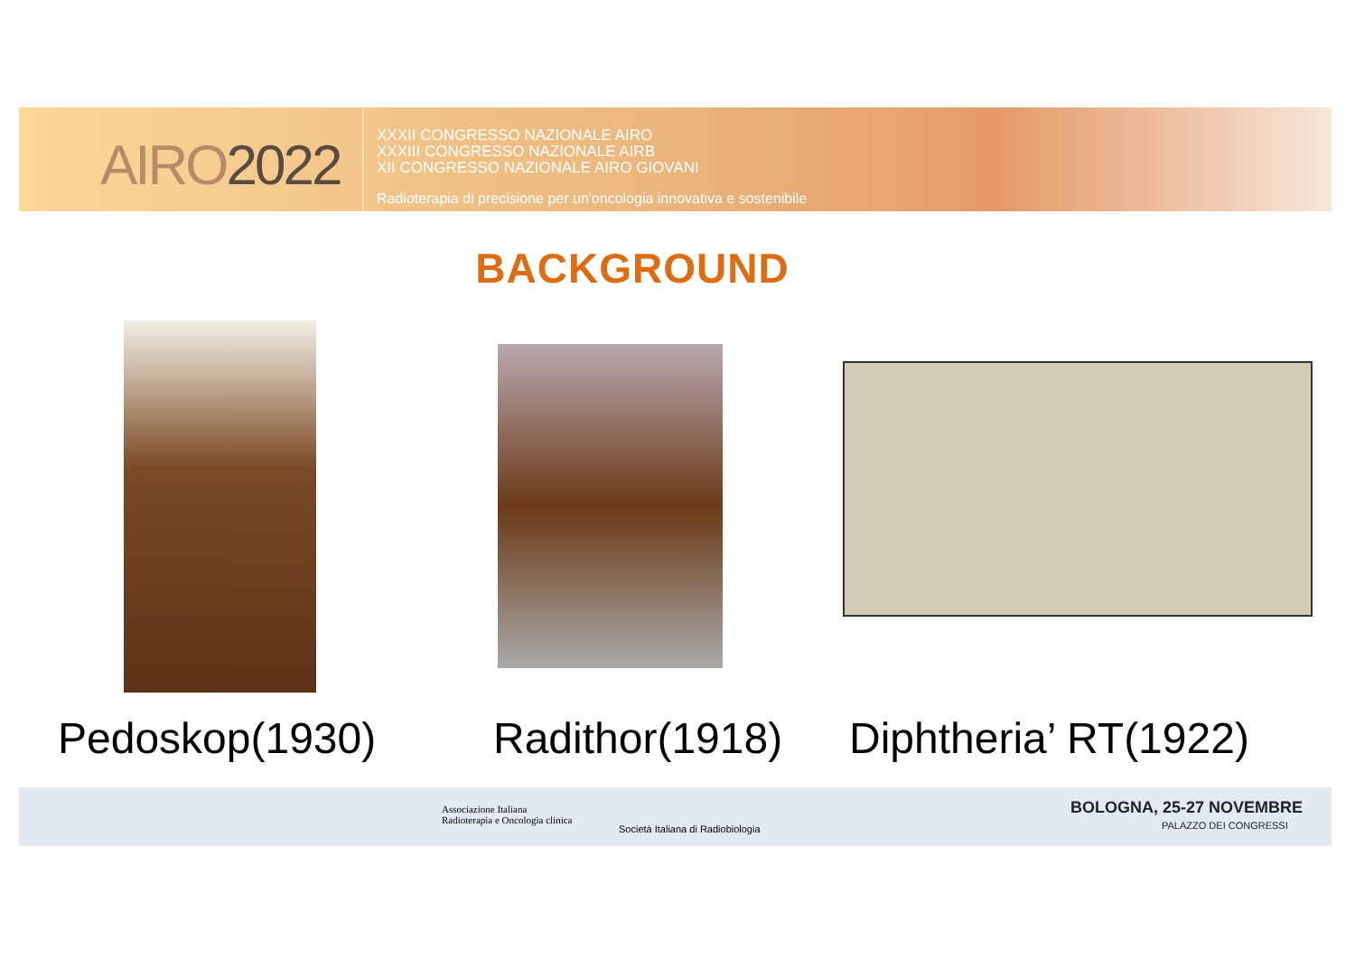AIRO2022
XXXII CONGRESSO NAZIONALE AIRO
XXXIII CONGRESSO NAZIONALE AIRB
XII CONGRESSO NAZIONALE AIRO GIOVANI
Radioterapia di precisione per un'oncologia innovativa e sostenibile
BACKGROUND
Pedoskop(1930) Radithor(1918) Diphtheria’ RT(1922)
Associazione Italiana
Radioterapia e Oncologia clinica
Società Italiana di Radiobiologia
BOLOGNA, 25-27 NOVEMBRE
PALAZZO DEI CONGRESSI